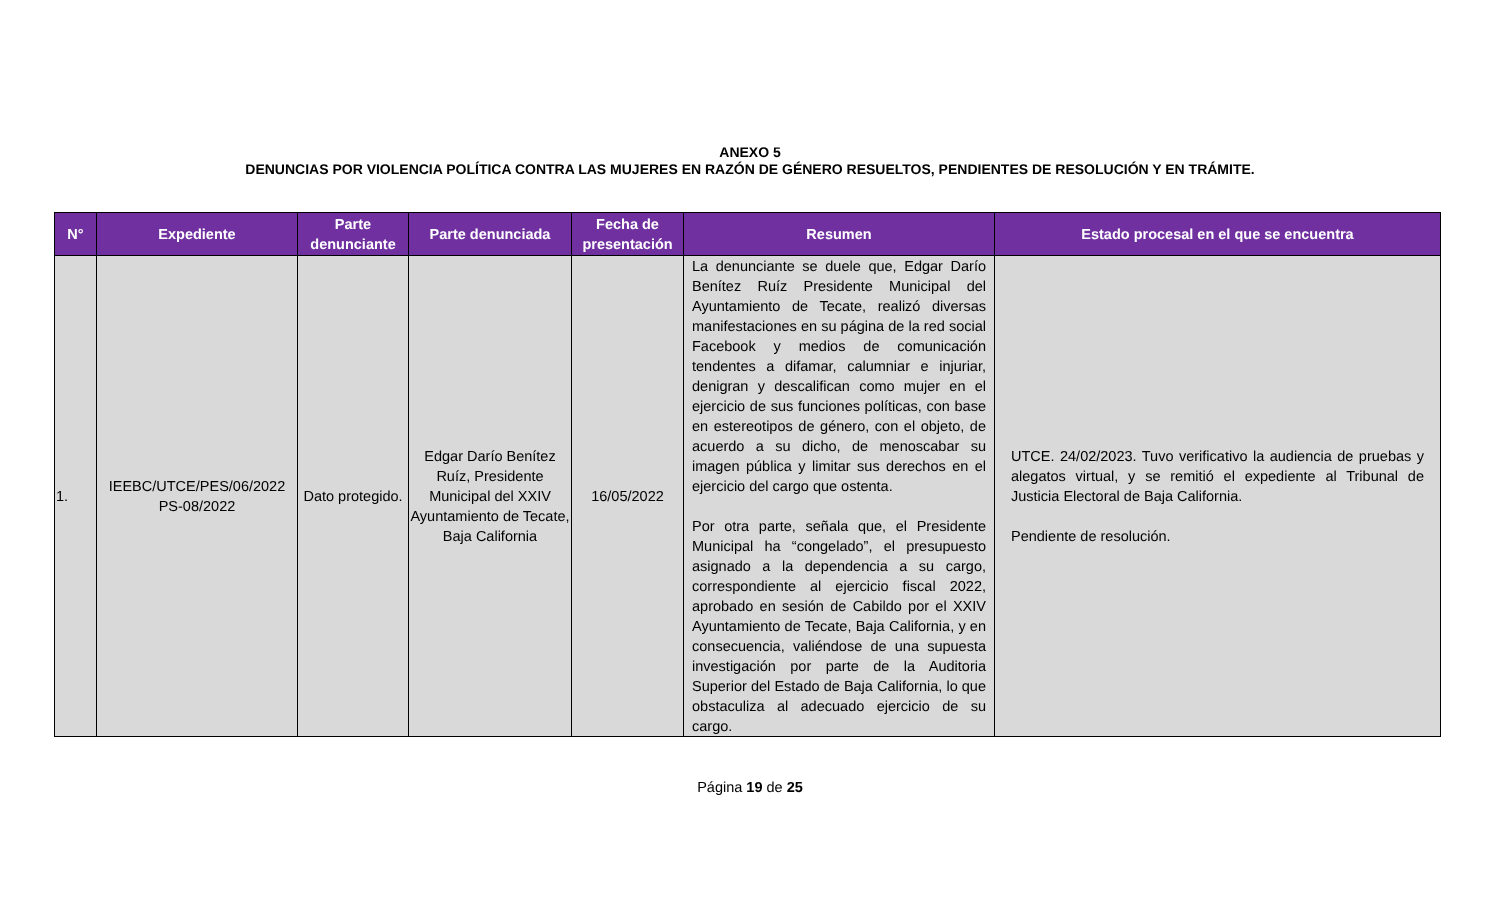ANEXO 5
DENUNCIAS POR VIOLENCIA POLÍTICA CONTRA LAS MUJERES EN RAZÓN DE GÉNERO RESUELTOS, PENDIENTES DE RESOLUCIÓN Y EN TRÁMITE.
| N° | Expediente | Parte denunciante | Parte denunciada | Fecha de presentación | Resumen | Estado procesal en el que se encuentra |
| --- | --- | --- | --- | --- | --- | --- |
| 1. | IEEBC/UTCE/PES/06/2022 PS-08/2022 | Dato protegido. | Edgar Darío Benítez Ruíz, Presidente Municipal del XXIV Ayuntamiento de Tecate, Baja California | 16/05/2022 | La denunciante se duele que, Edgar Darío Benítez Ruíz Presidente Municipal del Ayuntamiento de Tecate, realizó diversas manifestaciones en su página de la red social Facebook y medios de comunicación tendentes a difamar, calumniar e injuriar, denigran y descalifican como mujer en el ejercicio de sus funciones políticas, con base en estereotipos de género, con el objeto, de acuerdo a su dicho, de menoscabar su imagen pública y limitar sus derechos en el ejercicio del cargo que ostenta. Por otra parte, señala que, el Presidente Municipal ha “congelado”, el presupuesto asignado a la dependencia a su cargo, correspondiente al ejercicio fiscal 2022, aprobado en sesión de Cabildo por el XXIV Ayuntamiento de Tecate, Baja California, y en consecuencia, valiéndose de una supuesta investigación por parte de la Auditoria Superior del Estado de Baja California, lo que obstaculiza al adecuado ejercicio de su cargo. | UTCE. 24/02/2023. Tuvo verificativo la audiencia de pruebas y alegatos virtual, y se remitió el expediente al Tribunal de Justicia Electoral de Baja California. Pendiente de resolución. |
Página 19 de 25